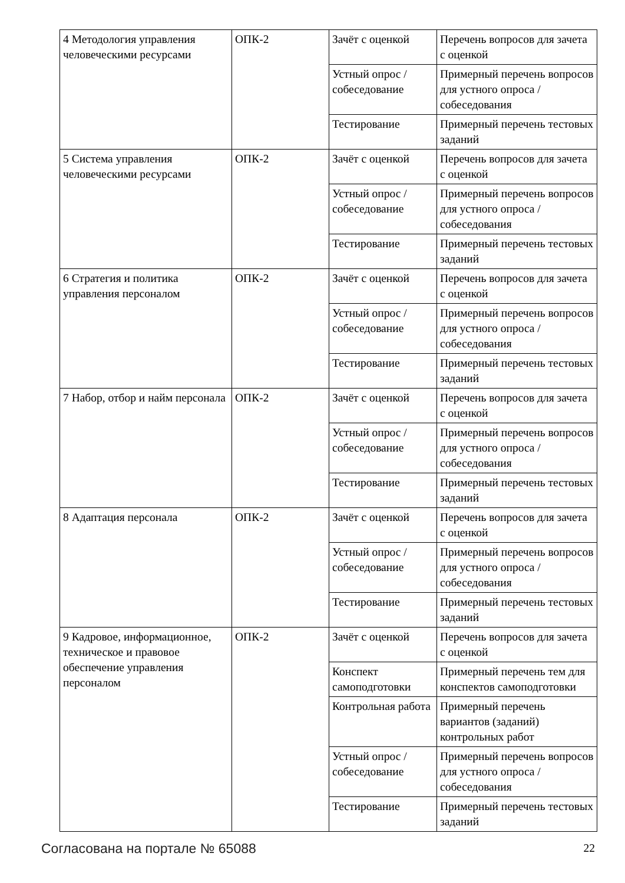| 4 Методология управления человеческими ресурсами | ОПК-2 | Зачёт с оценкой | Перечень вопросов для зачета с оценкой |
| | | Устный опрос / собеседование | Примерный перечень вопросов для устного опроса / собеседования |
| | | Тестирование | Примерный перечень тестовых заданий |
| 5 Система управления человеческими ресурсами | ОПК-2 | Зачёт с оценкой | Перечень вопросов для зачета с оценкой |
| | | Устный опрос / собеседование | Примерный перечень вопросов для устного опроса / собеседования |
| | | Тестирование | Примерный перечень тестовых заданий |
| 6 Стратегия и политика управления персоналом | ОПК-2 | Зачёт с оценкой | Перечень вопросов для зачета с оценкой |
| | | Устный опрос / собеседование | Примерный перечень вопросов для устного опроса / собеседования |
| | | Тестирование | Примерный перечень тестовых заданий |
| 7 Набор, отбор и найм персонала | ОПК-2 | Зачёт с оценкой | Перечень вопросов для зачета с оценкой |
| | | Устный опрос / собеседование | Примерный перечень вопросов для устного опроса / собеседования |
| | | Тестирование | Примерный перечень тестовых заданий |
| 8 Адаптация персонала | ОПК-2 | Зачёт с оценкой | Перечень вопросов для зачета с оценкой |
| | | Устный опрос / собеседование | Примерный перечень вопросов для устного опроса / собеседования |
| | | Тестирование | Примерный перечень тестовых заданий |
| 9 Кадровое, информационное, техническое и правовое обеспечение управления персоналом | ОПК-2 | Зачёт с оценкой | Перечень вопросов для зачета с оценкой |
| | | Конспект самоподготовки | Примерный перечень тем для конспектов самоподготовки |
| | | Контрольная работа | Примерный перечень вариантов (заданий) контрольных работ |
| | | Устный опрос / собеседование | Примерный перечень вопросов для устного опроса / собеседования |
| | | Тестирование | Примерный перечень тестовых заданий |
Согласована на портале № 65088 22